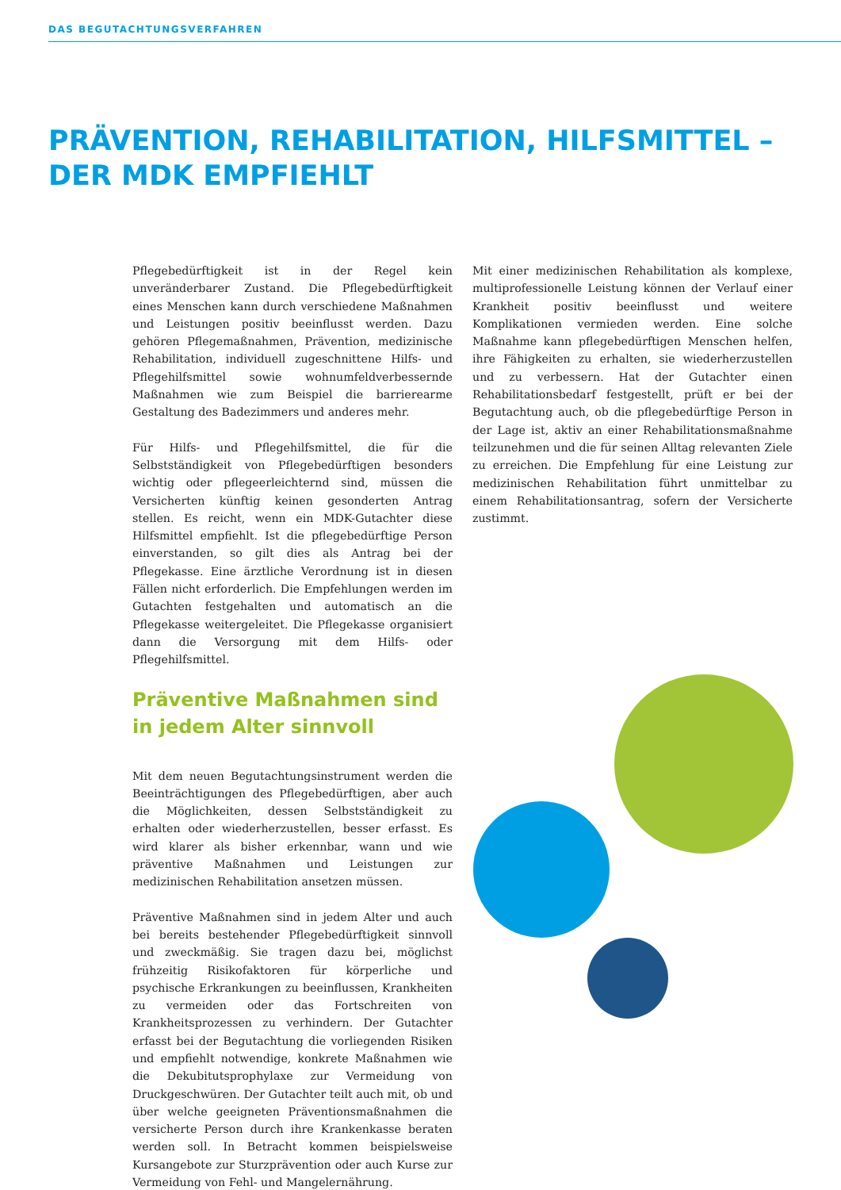DAS BEGUTACHTUNGSVERFAHREN
PRÄVENTION, REHABILITATION, HILFSMITTEL –
DER MDK EMPFIEHLT
Pflegebedürftigkeit ist in der Regel kein unveränderbarer Zustand. Die Pflegebedürftigkeit eines Menschen kann durch verschiedene Maßnahmen und Leistungen positiv beeinflusst werden. Dazu gehören Pflegemaßnahmen, Prävention, medizinische Rehabilitation, individuell zugeschnittene Hilfs- und Pflegehilfsmittel sowie wohnumfeldverbessernde Maßnahmen wie zum Beispiel die barrierearme Gestaltung des Badezimmers und anderes mehr.
Für Hilfs- und Pflegehilfsmittel, die für die Selbstständigkeit von Pflegebedürftigen besonders wichtig oder pflegeerleichternd sind, müssen die Versicherten künftig keinen gesonderten Antrag stellen. Es reicht, wenn ein MDK-Gutachter diese Hilfsmittel empfiehlt. Ist die pflegebedürftige Person einverstanden, so gilt dies als Antrag bei der Pflegekasse. Eine ärztliche Verordnung ist in diesen Fällen nicht erforderlich. Die Empfehlungen werden im Gutachten festgehalten und automatisch an die Pflegekasse weitergeleitet. Die Pflegekasse organisiert dann die Versorgung mit dem Hilfs- oder Pflegehilfsmittel.
Präventive Maßnahmen sind
in jedem Alter sinnvoll
Mit dem neuen Begutachtungsinstrument werden die Beeinträchtigungen des Pflegebedürftigen, aber auch die Möglichkeiten, dessen Selbstständigkeit zu erhalten oder wiederherzustellen, besser erfasst. Es wird klarer als bisher erkennbar, wann und wie präventive Maßnahmen und Leistungen zur medizinischen Rehabilitation ansetzen müssen.
Präventive Maßnahmen sind in jedem Alter und auch bei bereits bestehender Pflegebedürftigkeit sinnvoll und zweckmäßig. Sie tragen dazu bei, möglichst frühzeitig Risikofaktoren für körperliche und psychische Erkrankungen zu beeinflussen, Krankheiten zu vermeiden oder das Fortschreiten von Krankheitsprozessen zu verhindern. Der Gutachter erfasst bei der Begutachtung die vorliegenden Risiken und empfiehlt notwendige, konkrete Maßnahmen wie die Dekubitutsprophylaxe zur Vermeidung von Druckgeschwüren. Der Gutachter teilt auch mit, ob und über welche geeigneten Präventionsmaßnahmen die versicherte Person durch ihre Krankenkasse beraten werden soll. In Betracht kommen beispielsweise Kursangebote zur Sturzprävention oder auch Kurse zur Vermeidung von Fehl- und Mangelernährung.
Mit einer medizinischen Rehabilitation als komplexe, multiprofessionelle Leistung können der Verlauf einer Krankheit positiv beeinflusst und weitere Komplikationen vermieden werden. Eine solche Maßnahme kann pflegebedürftigen Menschen helfen, ihre Fähigkeiten zu erhalten, sie wiederherzustellen und zu verbessern. Hat der Gutachter einen Rehabilitationsbedarf festgestellt, prüft er bei der Begutachtung auch, ob die pflegebedürftige Person in der Lage ist, aktiv an einer Rehabilitationsmaßnahme teilzunehmen und die für seinen Alltag relevanten Ziele zu erreichen. Die Empfehlung für eine Leistung zur medizinischen Rehabilitation führt unmittelbar zu einem Rehabilitationsantrag, sofern der Versicherte zustimmt.